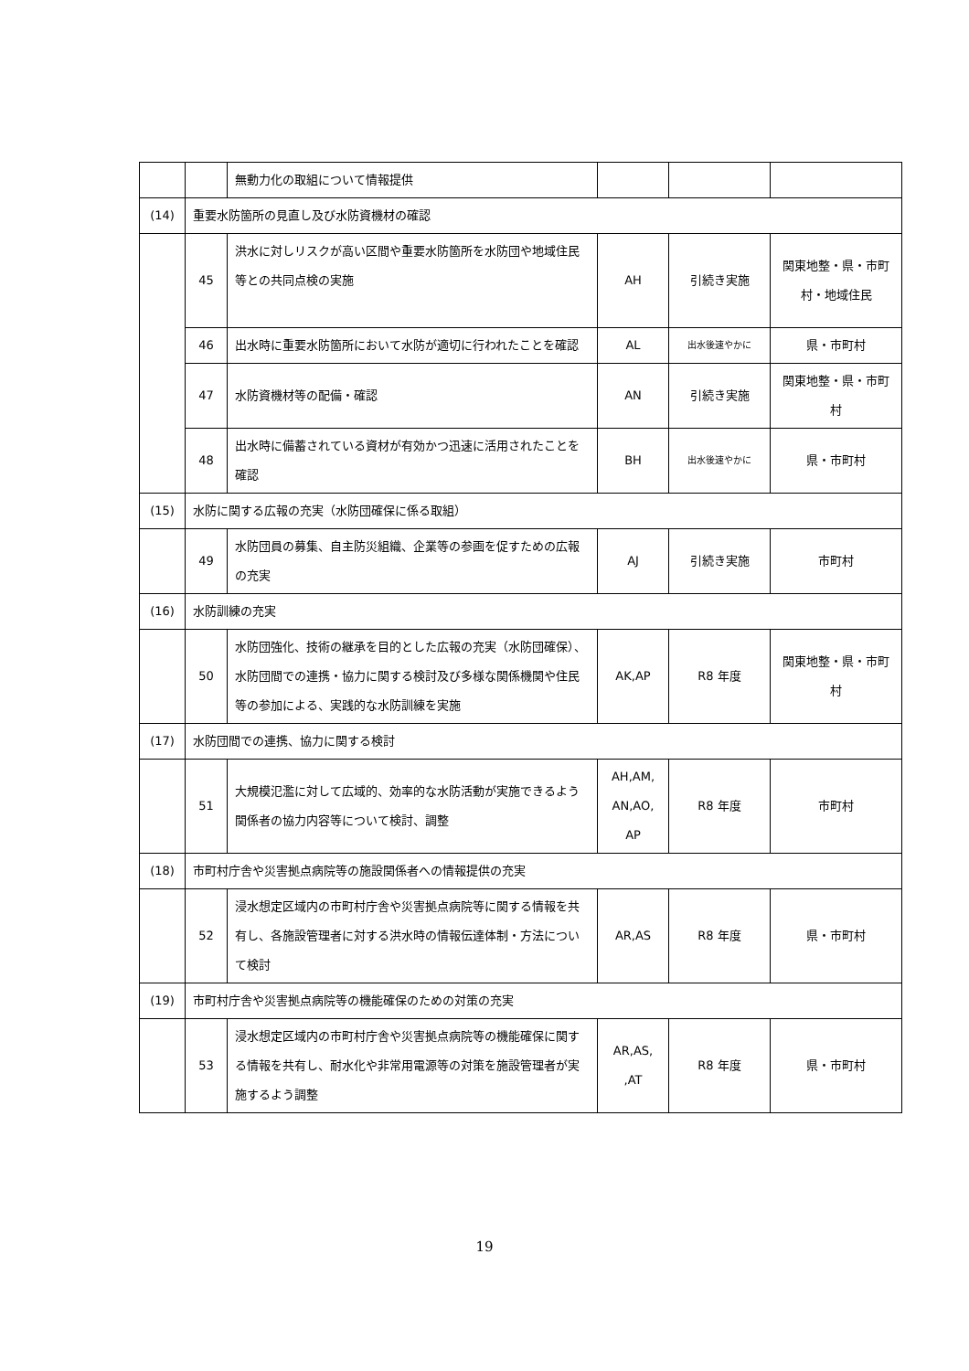| | | 無動力化の取組について情報提供 | | | |
| (14) | 重要水防箇所の見直し及び水防資機材の確認 | | | | |
| | 45 | 洪水に対しリスクが高い区間や重要水防箇所を水防団や地域住民等との共同点検の実施 | AH | 引続き実施 | 関東地整・県・市町村・地域住民 |
| | 46 | 出水時に重要水防箇所において水防が適切に行われたことを確認 | AL | 出水後速やかに | 県・市町村 |
| | 47 | 水防資機材等の配備・確認 | AN | 引続き実施 | 関東地整・県・市町村 |
| | 48 | 出水時に備蓄されている資材が有効かつ迅速に活用されたことを確認 | BH | 出水後速やかに | 県・市町村 |
| (15) | 水防に関する広報の充実（水防団確保に係る取組） | | | | |
| | 49 | 水防団員の募集、自主防災組織、企業等の参画を促すための広報の充実 | AJ | 引続き実施 | 市町村 |
| (16) | 水防訓練の充実 | | | | |
| | 50 | 水防団強化、技術の継承を目的とした広報の充実（水防団確保）、水防団間での連携・協力に関する検討及び多様な関係機関や住民等の参加による、実践的な水防訓練を実施 | AK,AP | R8 年度 | 関東地整・県・市町村 |
| (17) | 水防団間での連携、協力に関する検討 | | | | |
| | 51 | 大規模氾濫に対して広域的、効率的な水防活動が実施できるよう関係者の協力内容等について検討、調整 | AH,AM, AN,AO, AP | R8 年度 | 市町村 |
| (18) | 市町村庁舎や災害拠点病院等の施設関係者への情報提供の充実 | | | | |
| | 52 | 浸水想定区域内の市町村庁舎や災害拠点病院等に関する情報を共有し、各施設管理者に対する洪水時の情報伝達体制・方法について検討 | AR,AS | R8 年度 | 県・市町村 |
| (19) | 市町村庁舎や災害拠点病院等の機能確保のための対策の充実 | | | | |
| | 53 | 浸水想定区域内の市町村庁舎や災害拠点病院等の機能確保に関する情報を共有し、耐水化や非常用電源等の対策を施設管理者が実施するよう調整 | AR,AS, ,AT | R8 年度 | 県・市町村 |
19